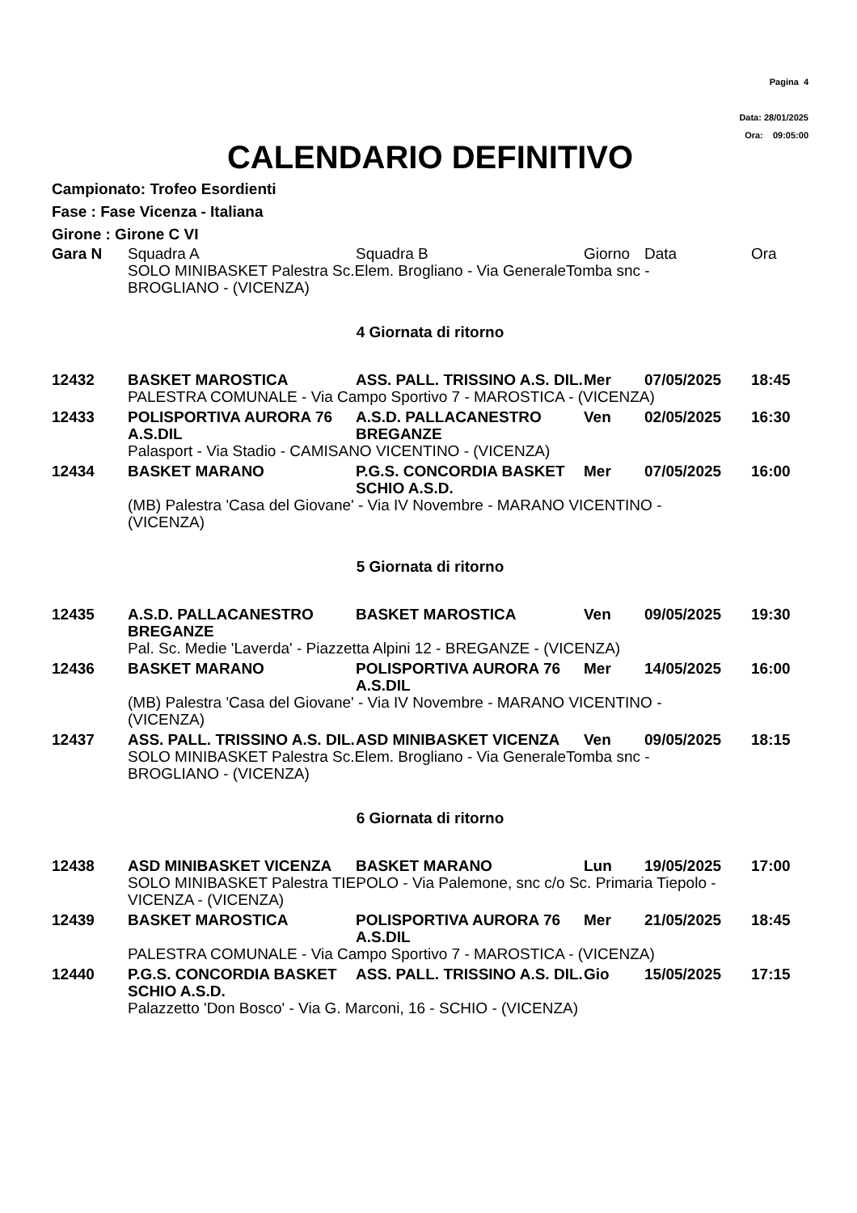Pagina 4
Data: 28/01/2025
Ora: 09:05:00
CALENDARIO DEFINITIVO
Campionato: Trofeo Esordienti
Fase : Fase Vicenza - Italiana
Girone : Girone C VI
| Gara N | Squadra A | Squadra B | Giorno | Data | Ora |
| --- | --- | --- | --- | --- | --- |
| | SOLO MINIBASKET Palestra Sc.Elem. Brogliano - Via GeneraleTomba snc - BROGLIANO - (VICENZA) | | | | |
| 4 Giornata di ritorno | | | | | |
| 12432 | BASKET MAROSTICA | ASS. PALL. TRISSINO A.S. DIL. | Mer | 07/05/2025 | 18:45 |
| | PALESTRA COMUNALE - Via Campo Sportivo 7 - MAROSTICA - (VICENZA) | | | | |
| 12433 | POLISPORTIVA AURORA 76 A.S.DIL | A.S.D. PALLACANESTRO BREGANZE | Ven | 02/05/2025 | 16:30 |
| | Palasport - Via Stadio - CAMISANO VICENTINO - (VICENZA) | | | | |
| 12434 | BASKET MARANO | P.G.S. CONCORDIA BASKET SCHIO A.S.D. | Mer | 07/05/2025 | 16:00 |
| | (MB) Palestra 'Casa del Giovane' - Via IV Novembre - MARANO VICENTINO - (VICENZA) | | | | |
| 5 Giornata di ritorno | | | | | |
| 12435 | A.S.D. PALLACANESTRO BREGANZE | BASKET MAROSTICA | Ven | 09/05/2025 | 19:30 |
| | Pal. Sc. Medie 'Laverda' - Piazzetta Alpini 12 - BREGANZE - (VICENZA) | | | | |
| 12436 | BASKET MARANO | POLISPORTIVA AURORA 76 A.S.DIL | Mer | 14/05/2025 | 16:00 |
| | (MB) Palestra 'Casa del Giovane' - Via IV Novembre - MARANO VICENTINO - (VICENZA) | | | | |
| 12437 | ASS. PALL. TRISSINO A.S. DIL. | ASD MINIBASKET VICENZA | Ven | 09/05/2025 | 18:15 |
| | SOLO MINIBASKET Palestra Sc.Elem. Brogliano - Via GeneraleTomba snc - BROGLIANO - (VICENZA) | | | | |
| 6 Giornata di ritorno | | | | | |
| 12438 | ASD MINIBASKET VICENZA | BASKET MARANO | Lun | 19/05/2025 | 17:00 |
| | SOLO MINIBASKET Palestra TIEPOLO - Via Palemone, snc c/o Sc. Primaria Tiepolo - VICENZA - (VICENZA) | | | | |
| 12439 | BASKET MAROSTICA | POLISPORTIVA AURORA 76 A.S.DIL | Mer | 21/05/2025 | 18:45 |
| | PALESTRA COMUNALE - Via Campo Sportivo 7 - MAROSTICA - (VICENZA) | | | | |
| 12440 | P.G.S. CONCORDIA BASKET SCHIO A.S.D. | ASS. PALL. TRISSINO A.S. DIL. | Gio | 15/05/2025 | 17:15 |
| | Palazzetto 'Don Bosco' - Via G. Marconi, 16 - SCHIO - (VICENZA) | | | | |